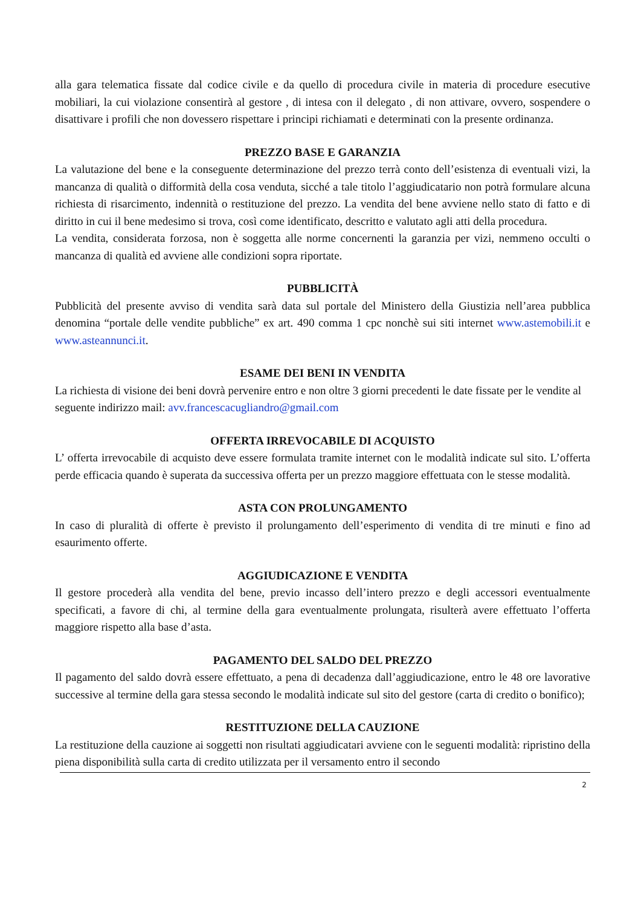alla gara telematica fissate dal codice civile e da quello di procedura civile in materia di procedure esecutive mobiliari, la cui violazione consentirà al gestore , di intesa con il delegato , di non attivare, ovvero, sospendere o disattivare i profili che non dovessero rispettare i principi richiamati e determinati con la presente ordinanza.
PREZZO BASE E GARANZIA
La valutazione del bene e la conseguente determinazione del prezzo terrà conto dell’esistenza di eventuali vizi, la mancanza di qualità o difformità della cosa venduta, sicché a tale titolo l’aggiudicatario non potrà formulare alcuna richiesta di risarcimento, indennità o restituzione del prezzo. La vendita del bene avviene nello stato di fatto e di diritto in cui il bene medesimo si trova, così come identificato, descritto e valutato agli atti della procedura.
La vendita, considerata forzosa, non è soggetta alle norme concernenti la garanzia per vizi, nemmeno occulti o mancanza di qualità ed avviene alle condizioni sopra riportate.
PUBBLICITÀ
Pubblicità del presente avviso di vendita sarà data sul portale del Ministero della Giustizia nell’area pubblica denomina “portale delle vendite pubbliche” ex art. 490 comma 1 cpc nonchè sui siti internet www.astemobili.it e www.asteannunci.it.
ESAME DEI BENI IN VENDITA
La richiesta di visione dei beni dovrà pervenire entro e non oltre 3 giorni precedenti le date fissate per le vendite al seguente indirizzo mail: avv.francescacugliandro@gmail.com
OFFERTA IRREVOCABILE DI ACQUISTO
L’ offerta irrevocabile di acquisto deve essere formulata tramite internet con le modalità indicate sul sito. L’offerta perde efficacia quando è superata da successiva offerta per un prezzo maggiore effettuata con le stesse modalità.
ASTA CON PROLUNGAMENTO
In caso di pluralità di offerte è previsto il prolungamento dell’esperimento di vendita di tre minuti e fino ad esaurimento offerte.
AGGIUDICAZIONE E VENDITA
Il gestore procederà alla vendita del bene, previo incasso dell’intero prezzo e degli accessori eventualmente specificati, a favore di chi, al termine della gara eventualmente prolungata, risulterà avere effettuato l’offerta maggiore rispetto alla base d’asta.
PAGAMENTO DEL SALDO DEL PREZZO
Il pagamento del saldo dovrà essere effettuato, a pena di decadenza dall’aggiudicazione, entro le 48 ore lavorative successive al termine della gara stessa secondo le modalità indicate sul sito del gestore (carta di credito o bonifico);
RESTITUZIONE DELLA CAUZIONE
La restituzione della cauzione ai soggetti non risultati aggiudicatari avviene con le seguenti modalità: ripristino della piena disponibilità sulla carta di credito utilizzata per il versamento entro il secondo
2